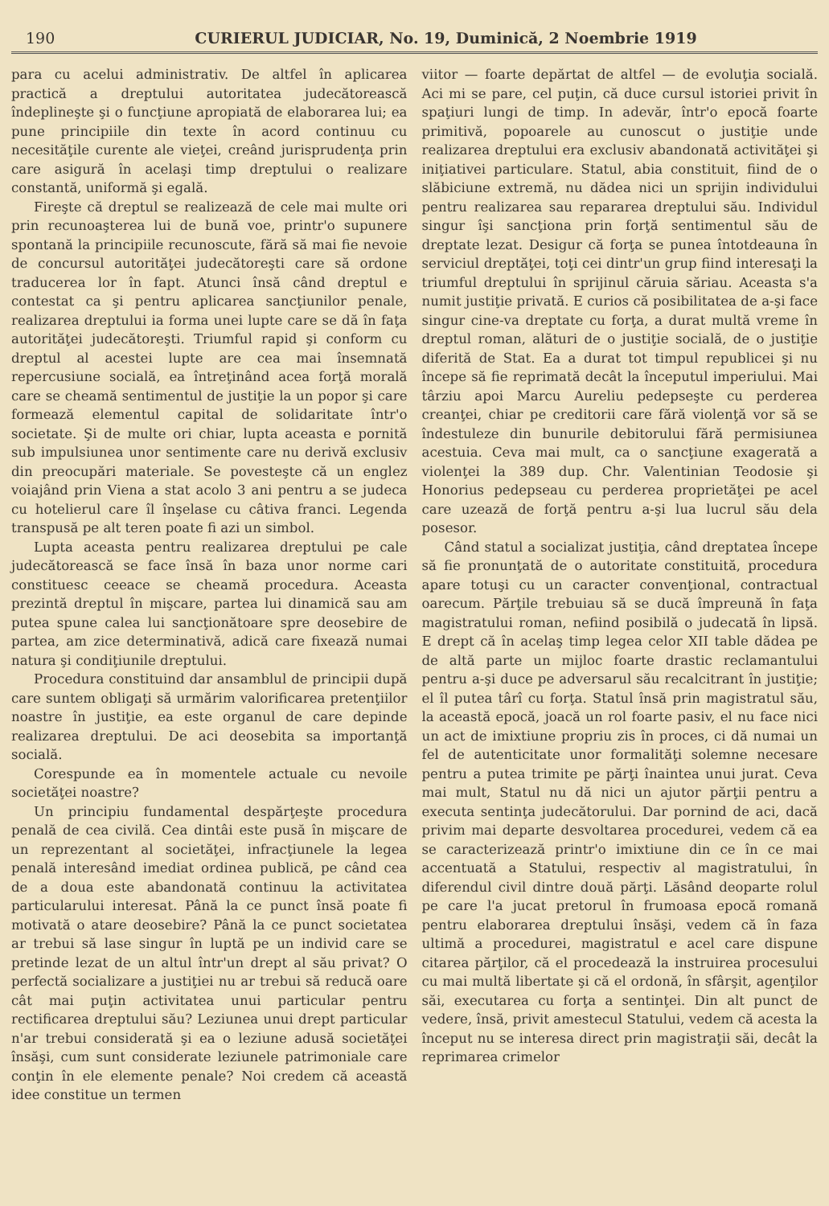190 CURIERUL JUDICIAR, No. 19, Duminică, 2 Noembrie 1919
para cu acelui administrativ. De altfel în aplicarea practică a dreptului autoritatea judecătorească îndeplineşte şi o funcţiune apropiată de elaborarea lui; ea pune principiile din texte în acord continuu cu necesităţile curente ale vieţei, creând jurisprudenţa prin care asigură în acelaşi timp dreptului o realizare constantă, uniformă şi egală.
Fireşte că dreptul se realizează de cele mai multe ori prin recunoaşterea lui de bună voe, printr'o supunere spontană la principiile recunoscute, fără să mai fie nevoie de concursul autorităţei judecătoreşti care să ordone traducerea lor în fapt. Atunci însă când dreptul e contestat ca şi pentru aplicarea sancţiunilor penale, realizarea dreptului ia forma unei lupte care se dă în faţa autorităţei judecătoreşti. Triumful rapid şi conform cu dreptul al acestei lupte are cea mai însemnată repercusiune socială, ea întreţinând acea forţă morală care se cheamă sentimentul de justiţie la un popor şi care formează elementul capital de solidaritate într'o societate. Şi de multe ori chiar, lupta aceasta e pornită sub impulsiunea unor sentimente care nu derivă exclusiv din preocupări materiale. Se povesteşte că un englez voiajând prin Viena a stat acolo 3 ani pentru a se judeca cu hotelierul care îl înşelase cu câtiva franci. Legenda transpusă pe alt teren poate fi azi un simbol.
Lupta aceasta pentru realizarea dreptului pe cale judecătorească se face însă în baza unor norme cari constituesc ceeace se cheamă procedura. Aceasta prezintă dreptul în mişcare, partea lui dinamică sau am putea spune calea lui sancţionătoare spre deosebire de partea, am zice determinativă, adică care fixează numai natura şi condiţiunile dreptului.
Procedura constituind dar ansamblul de principii după care suntem obligaţi să urmărim valorificarea pretenţiilor noastre în justiţie, ea este organul de care depinde realizarea dreptului. De aci deosebita sa importanţă socială.
Corespunde ea în momentele actuale cu nevoile societăţei noastre?
Un principiu fundamental despărţeşte procedura penală de cea civilă. Cea dintâi este pusă în mişcare de un reprezentant al societăţei, infracţiunele la legea penală interesând imediat ordinea publică, pe când cea de a doua este abandonată continuu la activitatea particularului interesat. Până la ce punct însă poate fi motivată o atare deosebire? Până la ce punct societatea ar trebui să lase singur în luptă pe un individ care se pretinde lezat de un altul într'un drept al său privat? O perfectă socializare a justiţiei nu ar trebui să reducă oare cât mai puţin activitatea unui particular pentru rectificarea dreptului său? Leziunea unui drept particular n'ar trebui considerată şi ea o leziune adusă societăţei însăşi, cum sunt considerate leziunele patrimoniale care conţin în ele elemente penale? Noi credem că această idee constitue un termen
viitor — foarte depărtat de altfel — de evoluţia socială. Aci mi se pare, cel puţin, că duce cursul istoriei privit în spaţiuri lungi de timp. In adevăr, într'o epocă foarte primitivă, popoarele au cunoscut o justiţie unde realizarea dreptului era exclusiv abandonată activităţei şi iniţiativei particulare. Statul, abia constituit, fiind de o slăbiciune extremă, nu dădea nici un sprijin individului pentru realizarea sau repararea dreptului său. Individul singur îşi sancţiona prin forţă sentimentul său de dreptate lezat. Desigur că forţa se punea întotdeauna în serviciul dreptăţei, toţi cei dintr'un grup fiind interesaţi la triumful dreptului în sprijinul căruia săriau. Aceasta s'a numit justiţie privată. E curios că posibilitatea de a-şi face singur cine-va dreptate cu forţa, a durat multă vreme în dreptul roman, alături de o justiţie socială, de o justiţie diferită de Stat. Ea a durat tot timpul republicei şi nu începe să fie reprimată decât la începutul imperiului. Mai târziu apoi Marcu Aureliu pedepseşte cu perderea creanţei, chiar pe creditorii care fără violenţă vor să se îndestuleze din bunurile debitorului fără permisiunea acestuia. Ceva mai mult, ca o sancţiune exagerată a violenţei la 389 dup. Chr. Valentinian Teodosie şi Honorius pedepseau cu perderea proprietăţei pe acel care uzează de forţă pentru a-şi lua lucrul său dela posesor.
Când statul a socializat justiţia, când dreptatea începe să fie pronunţată de o autoritate constituită, procedura apare totuşi cu un caracter convenţional, contractual oarecum. Părţile trebuiau să se ducă împreună în faţa magistratului roman, nefiind posibilă o judecată în lipsă. E drept că în acelaş timp legea celor XII table dădea pe de altă parte un mijloc foarte drastic reclamantului pentru a-şi duce pe adversarul său recalcitrant în justiţie; el îl putea târî cu forţa. Statul însă prin magistratul său, la această epocă, joacă un rol foarte pasiv, el nu face nici un act de imixtiune propriu zis în proces, ci dă numai un fel de autenticitate unor formalităţi solemne necesare pentru a putea trimite pe părţi înaintea unui jurat. Ceva mai mult, Statul nu dă nici un ajutor părţii pentru a executa sentinţa judecătorului. Dar pornind de aci, dacă privim mai departe desvoltarea procedurei, vedem că ea se caracterizează printr'o imixtiune din ce în ce mai accentuată a Statului, respectiv al magistratului, în diferendul civil dintre două părţi. Lăsând deoparte rolul pe care l'a jucat pretorul în frumoasa epocă romană pentru elaborarea dreptului însăşi, vedem că în faza ultimă a procedurei, magistratul e acel care dispune citarea părţilor, că el procedează la instruirea procesului cu mai multă libertate şi că el ordonă, în sfârşit, agenţilor săi, executarea cu forţa a sentinţei. Din alt punct de vedere, însă, privit amestecul Statului, vedem că acesta la început nu se interesa direct prin magistraţii săi, decât la reprimarea crimelor